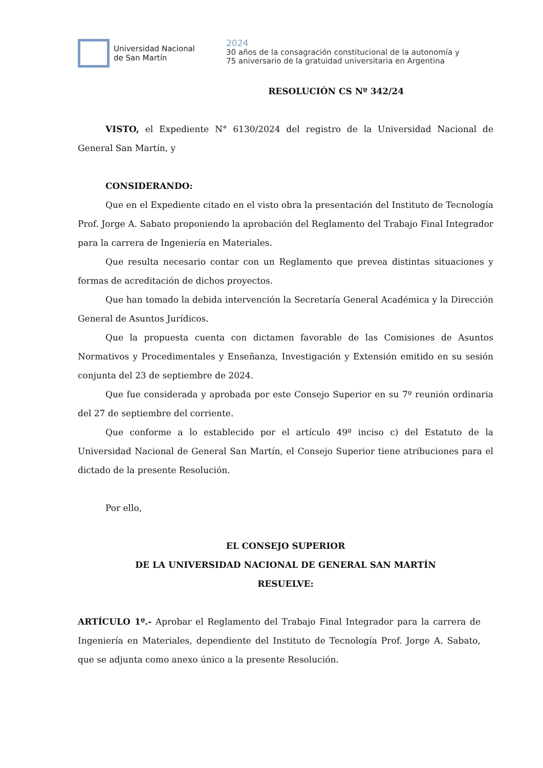Universidad Nacional
de San Martín
2024
30 años de la consagración constitucional de la autonomía y
75 aniversario de la gratuidad universitaria en Argentina
RESOLUCIÓN CS Nº 342/24
VISTO, el Expediente N° 6130/2024 del registro de la Universidad Nacional de General San Martín, y
CONSIDERANDO:
Que en el Expediente citado en el visto obra la presentación del Instituto de Tecnología Prof. Jorge A. Sabato proponiendo la aprobación del Reglamento del Trabajo Final Integrador para la carrera de Ingeniería en Materiales.
Que resulta necesario contar con un Reglamento que prevea distintas situaciones y formas de acreditación de dichos proyectos.
Que han tomado la debida intervención la Secretaría General Académica y la Dirección General de Asuntos Jurídicos.
Que la propuesta cuenta con dictamen favorable de las Comisiones de Asuntos Normativos y Procedimentales y Enseñanza, Investigación y Extensión emitido en su sesión conjunta del 23 de septiembre de 2024.
Que fue considerada y aprobada por este Consejo Superior en su 7º reunión ordinaria del 27 de septiembre del corriente.
Que conforme a lo establecido por el artículo 49º inciso c) del Estatuto de la Universidad Nacional de General San Martín, el Consejo Superior tiene atribuciones para el dictado de la presente Resolución.
Por ello,
EL CONSEJO SUPERIOR
DE LA UNIVERSIDAD NACIONAL DE GENERAL SAN MARTÍN
RESUELVE:
ARTÍCULO 1º.- Aprobar el Reglamento del Trabajo Final Integrador para la carrera de Ingeniería en Materiales, dependiente del Instituto de Tecnología Prof. Jorge A. Sabato, que se adjunta como anexo único a la presente Resolución.